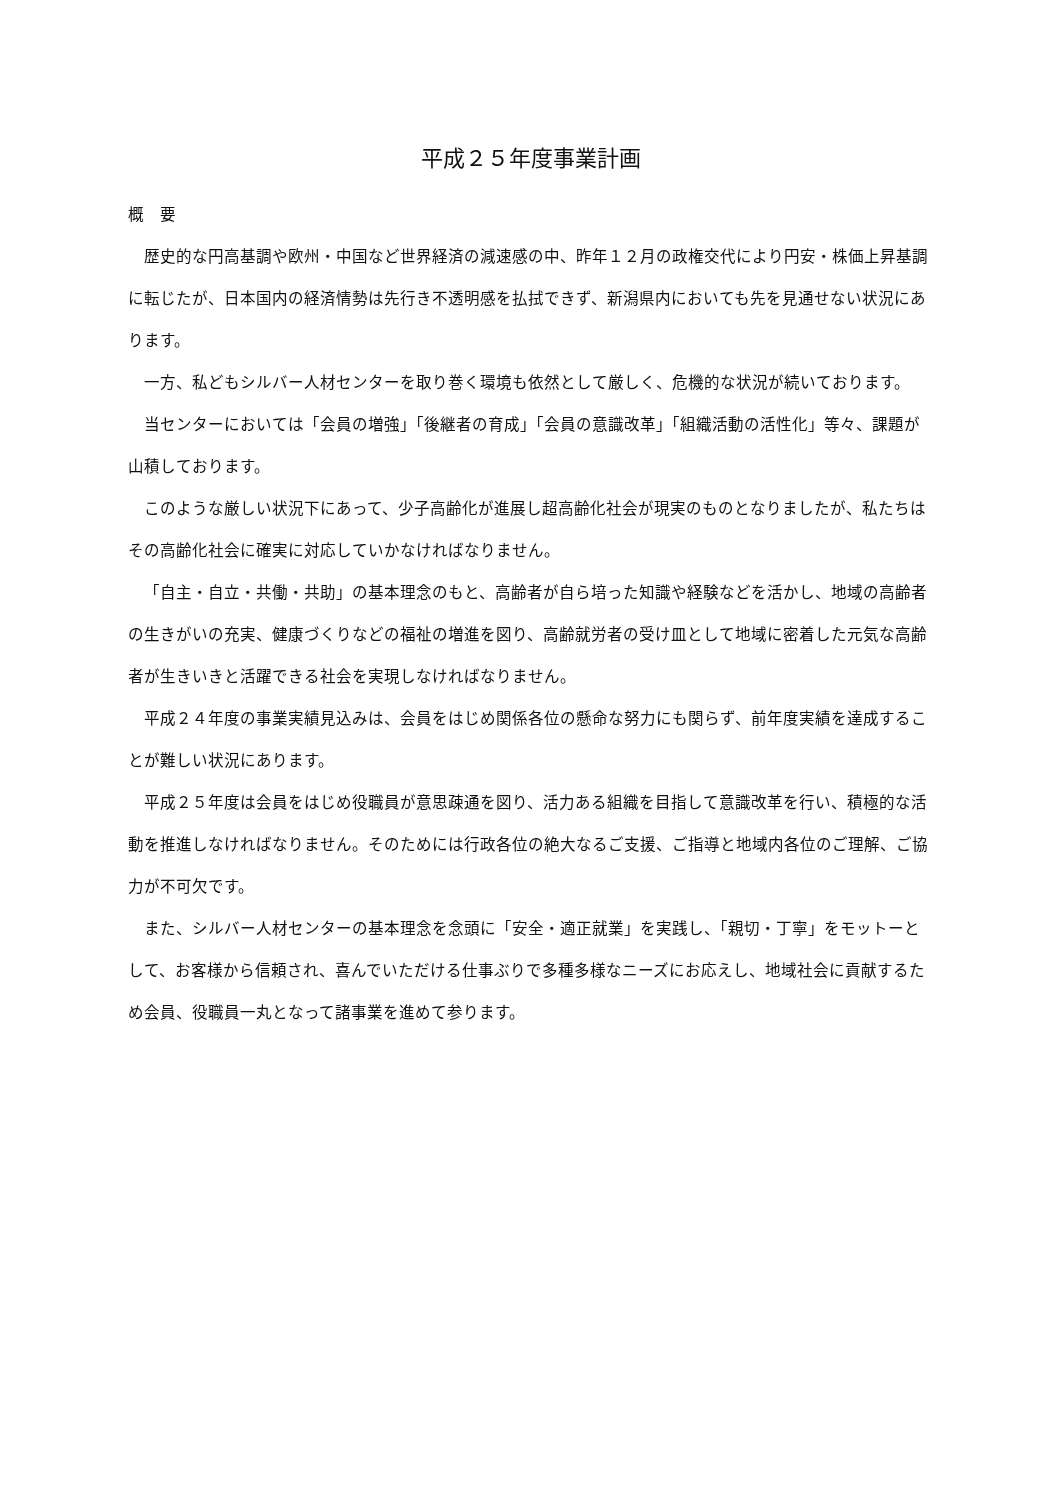平成２５年度事業計画
概　要
歴史的な円高基調や欧州・中国など世界経済の減速感の中、昨年１２月の政権交代により円安・株価上昇基調に転じたが、日本国内の経済情勢は先行き不透明感を払拭できず、新潟県内においても先を見通せない状況にあります。
一方、私どもシルバー人材センターを取り巻く環境も依然として厳しく、危機的な状況が続いております。
当センターにおいては「会員の増強」「後継者の育成」「会員の意識改革」「組織活動の活性化」等々、課題が山積しております。
このような厳しい状況下にあって、少子高齢化が進展し超高齢化社会が現実のものとなりましたが、私たちはその高齢化社会に確実に対応していかなければなりません。
「自主・自立・共働・共助」の基本理念のもと、高齢者が自ら培った知識や経験などを活かし、地域の高齢者の生きがいの充実、健康づくりなどの福祉の増進を図り、高齢就労者の受け皿として地域に密着した元気な高齢者が生きいきと活躍できる社会を実現しなければなりません。
平成２４年度の事業実績見込みは、会員をはじめ関係各位の懸命な努力にも関らず、前年度実績を達成することが難しい状況にあります。
平成２５年度は会員をはじめ役職員が意思疎通を図り、活力ある組織を目指して意識改革を行い、積極的な活動を推進しなければなりません。そのためには行政各位の絶大なるご支援、ご指導と地域内各位のご理解、ご協力が不可欠です。
また、シルバー人材センターの基本理念を念頭に「安全・適正就業」を実践し、「親切・丁寧」をモットーとして、お客様から信頼され、喜んでいただける仕事ぶりで多種多様なニーズにお応えし、地域社会に貢献するため会員、役職員一丸となって諸事業を進めて参ります。